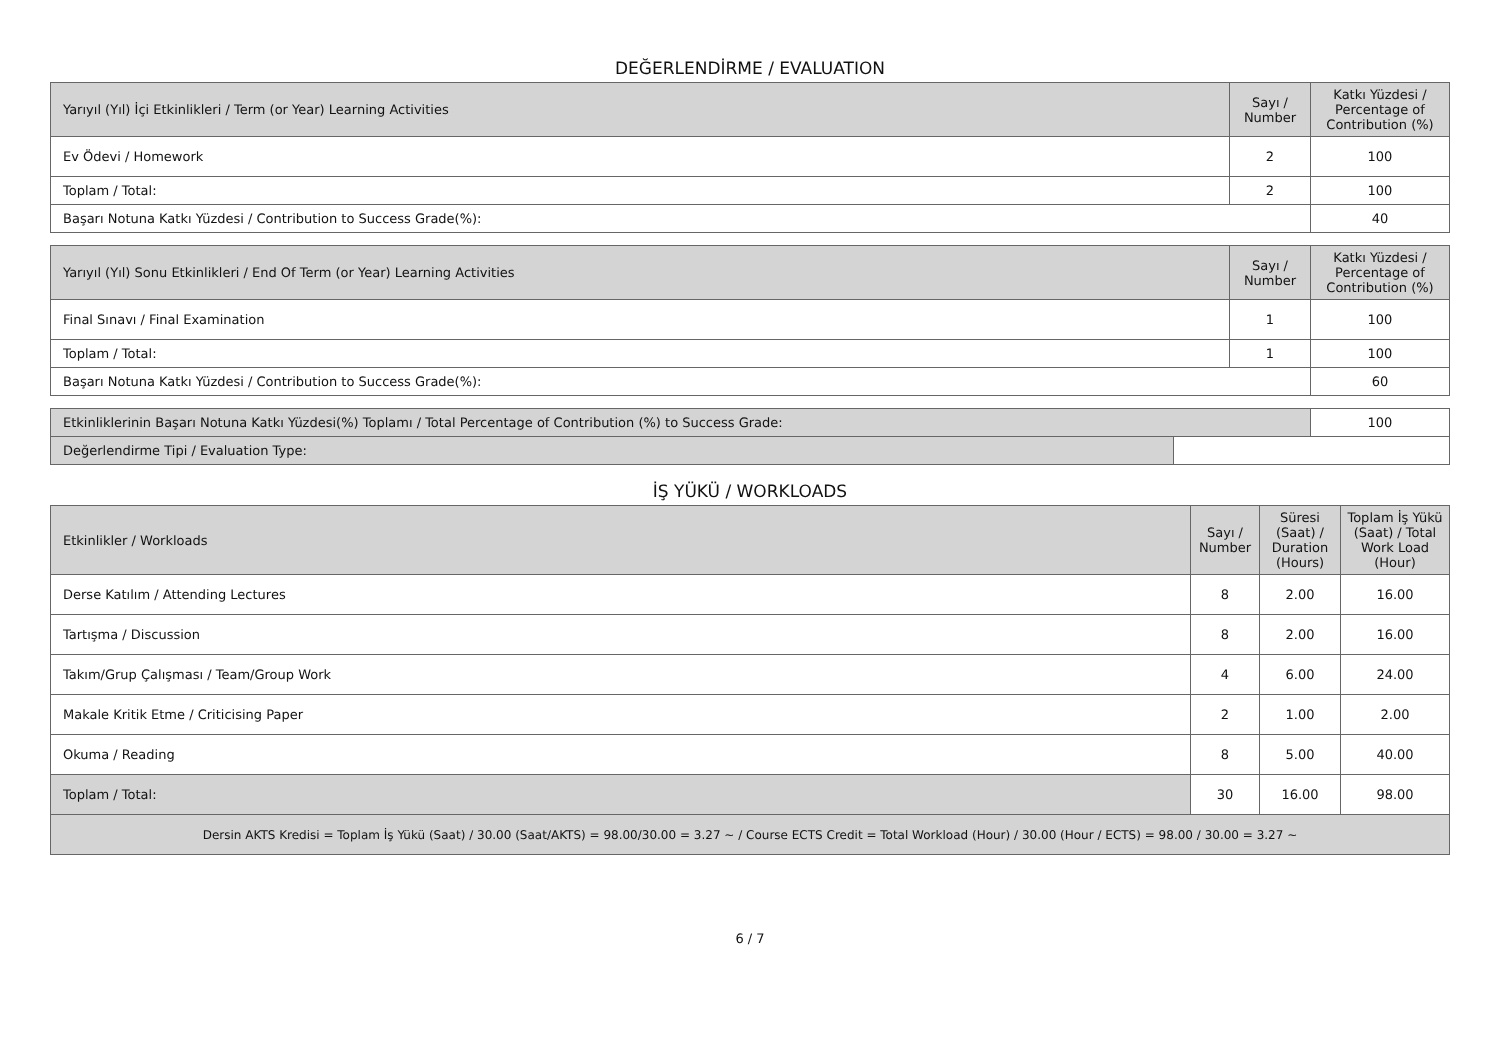DEĞERLENDİRME / EVALUATION
| Yarıyıl (Yıl) İçi Etkinlikleri / Term (or Year) Learning Activities | Sayı / Number | Katkı Yüzdesi / Percentage of Contribution (%) |
| --- | --- | --- |
| Ev Ödevi / Homework | 2 | 100 |
| Toplam / Total: | 2 | 100 |
| Başarı Notuna Katkı Yüzdesi / Contribution to Success Grade(%): | | 40 |
| Yarıyıl (Yıl) Sonu Etkinlikleri / End Of Term (or Year) Learning Activities | Sayı / Number | Katkı Yüzdesi / Percentage of Contribution (%) |
| --- | --- | --- |
| Final Sınavı / Final Examination | 1 | 100 |
| Toplam / Total: | 1 | 100 |
| Başarı Notuna Katkı Yüzdesi / Contribution to Success Grade(%): | | 60 |
| Etkinliklerinin Başarı Notuna Katkı Yüzdesi(%) Toplamı / Total Percentage of Contribution (%) to Success Grade: | | 100 |
| Değerlendirme Tipi / Evaluation Type: | | |
İŞ YÜKÜ / WORKLOADS
| Etkinlikler / Workloads | Sayı / Number | Süresi (Saat) / Duration (Hours) | Toplam İş Yükü (Saat) / Total Work Load (Hour) |
| --- | --- | --- | --- |
| Derse Katılım / Attending Lectures | 8 | 2.00 | 16.00 |
| Tartışma / Discussion | 8 | 2.00 | 16.00 |
| Takım/Grup Çalışması / Team/Group Work | 4 | 6.00 | 24.00 |
| Makale Kritik Etme / Criticising Paper | 2 | 1.00 | 2.00 |
| Okuma / Reading | 8 | 5.00 | 40.00 |
| Toplam / Total: | 30 | 16.00 | 98.00 |
| Dersin AKTS Kredisi = Toplam İş Yükü (Saat) / 30.00 (Saat/AKTS) = 98.00/30.00 = 3.27 ~ / Course ECTS Credit = Total Workload (Hour) / 30.00 (Hour / ECTS) = 98.00 / 30.00 = 3.27 ~ | | | |
6 / 7